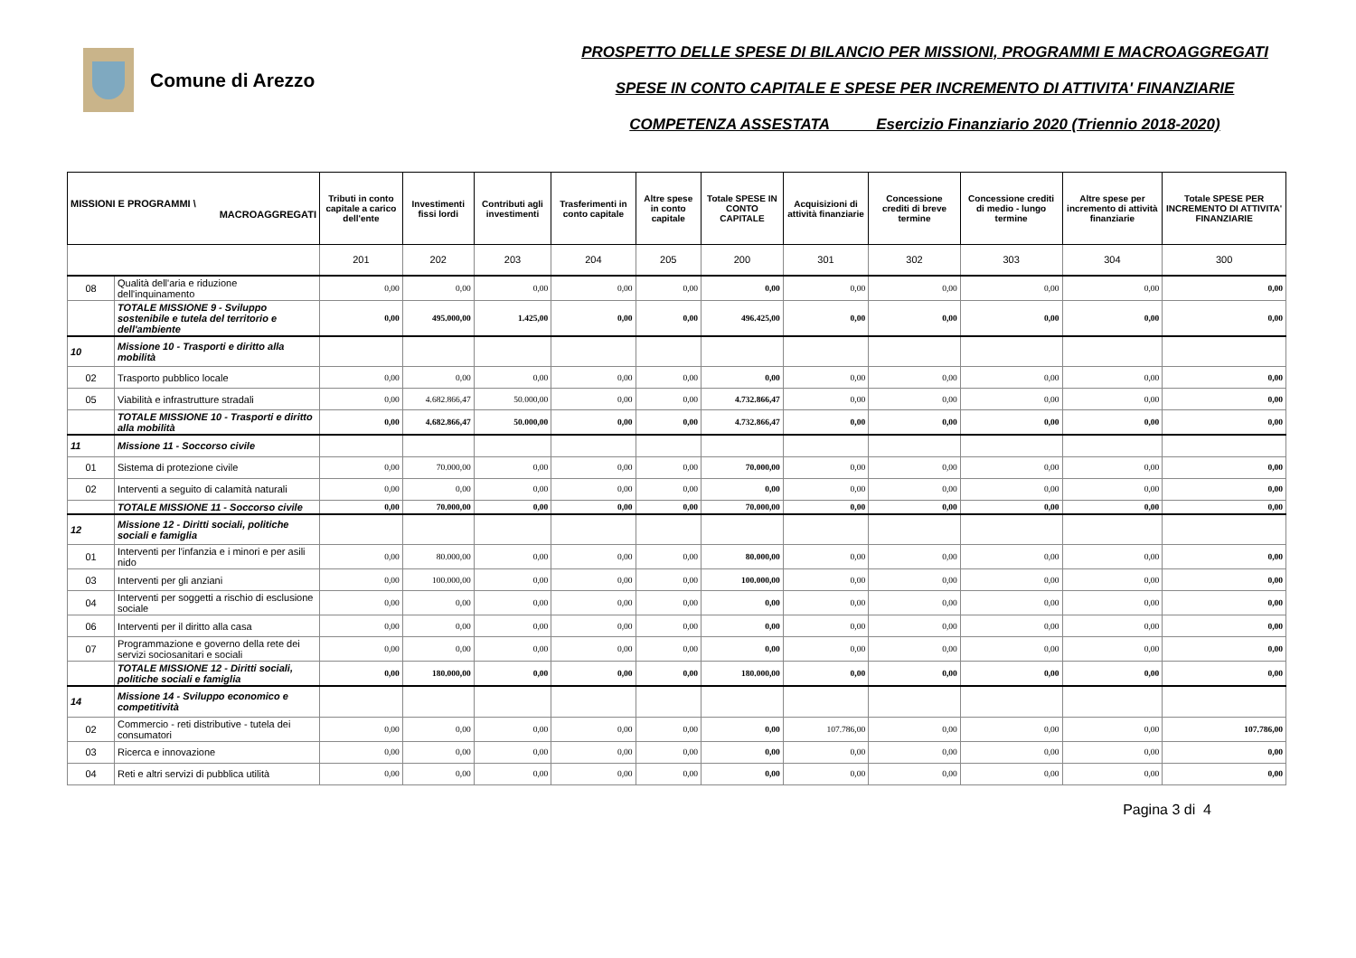Comune di Arezzo
PROSPETTO DELLE SPESE DI BILANCIO PER MISSIONI, PROGRAMMI E MACROAGGREGATI
SPESE IN CONTO CAPITALE E SPESE PER INCREMENTO DI ATTIVITA' FINANZIARIE
COMPETENZA ASSESTATA Esercizio Finanziario 2020 (Triennio 2018-2020)
| MISSIONI E PROGRAMMI \ MACROAGGREGATI | | Tributi in conto capitale a carico dell'ente | Investimenti fissi lordi | Contributi agli investimenti | Trasferimenti in conto capitale | Altre spese in conto capitale | Totale SPESE IN CONTO CAPITALE | Acquisizioni di attività finanziarie | Concessione crediti di breve termine | Concessione crediti di medio - lungo termine | Altre spese per incremento di attività finanziarie | Totale SPESE PER INCREMENTO DI ATTIVITA' FINANZIARIE |
| --- | --- | --- | --- | --- | --- | --- | --- | --- | --- | --- | --- | --- |
| | | 201 | 202 | 203 | 204 | 205 | 200 | 301 | 302 | 303 | 304 | 300 |
| 08 | Qualità dell'aria e riduzione dell'inquinamento | 0,00 | 0,00 | 0,00 | 0,00 | 0,00 | 0,00 | 0,00 | 0,00 | 0,00 | 0,00 | 0,00 |
| | TOTALE MISSIONE 9 - Sviluppo sostenibile e tutela del territorio e dell'ambiente | 0,00 | 495.000,00 | 1.425,00 | 0,00 | 0,00 | 496.425,00 | 0,00 | 0,00 | 0,00 | 0,00 | 0,00 |
| 10 | Missione 10 - Trasporti e diritto alla mobilità | | | | | | | | | | | |
| 02 | Trasporto pubblico locale | 0,00 | 0,00 | 0,00 | 0,00 | 0,00 | 0,00 | 0,00 | 0,00 | 0,00 | 0,00 | 0,00 |
| 05 | Viabilità e infrastrutture stradali | 0,00 | 4.682.866,47 | 50.000,00 | 0,00 | 0,00 | 4.732.866,47 | 0,00 | 0,00 | 0,00 | 0,00 | 0,00 |
| | TOTALE MISSIONE 10 - Trasporti e diritto alla mobilità | 0,00 | 4.682.866,47 | 50.000,00 | 0,00 | 0,00 | 4.732.866,47 | 0,00 | 0,00 | 0,00 | 0,00 | 0,00 |
| 11 | Missione 11 - Soccorso civile | | | | | | | | | | | |
| 01 | Sistema di protezione civile | 0,00 | 70.000,00 | 0,00 | 0,00 | 0,00 | 70.000,00 | 0,00 | 0,00 | 0,00 | 0,00 | 0,00 |
| 02 | Interventi a seguito di calamità naturali | 0,00 | 0,00 | 0,00 | 0,00 | 0,00 | 0,00 | 0,00 | 0,00 | 0,00 | 0,00 | 0,00 |
| | TOTALE MISSIONE 11 - Soccorso civile | 0,00 | 70.000,00 | 0,00 | 0,00 | 0,00 | 70.000,00 | 0,00 | 0,00 | 0,00 | 0,00 | 0,00 |
| 12 | Missione 12 - Diritti sociali, politiche sociali e famiglia | | | | | | | | | | | |
| 01 | Interventi per l'infanzia e i minori e per asili nido | 0,00 | 80.000,00 | 0,00 | 0,00 | 0,00 | 80.000,00 | 0,00 | 0,00 | 0,00 | 0,00 | 0,00 |
| 03 | Interventi per gli anziani | 0,00 | 100.000,00 | 0,00 | 0,00 | 0,00 | 100.000,00 | 0,00 | 0,00 | 0,00 | 0,00 | 0,00 |
| 04 | Interventi per soggetti a rischio di esclusione sociale | 0,00 | 0,00 | 0,00 | 0,00 | 0,00 | 0,00 | 0,00 | 0,00 | 0,00 | 0,00 | 0,00 |
| 06 | Interventi per il diritto alla casa | 0,00 | 0,00 | 0,00 | 0,00 | 0,00 | 0,00 | 0,00 | 0,00 | 0,00 | 0,00 | 0,00 |
| 07 | Programmazione e governo della rete dei servizi sociosanitari e sociali | 0,00 | 0,00 | 0,00 | 0,00 | 0,00 | 0,00 | 0,00 | 0,00 | 0,00 | 0,00 | 0,00 |
| | TOTALE MISSIONE 12 - Diritti sociali, politiche sociali e famiglia | 0,00 | 180.000,00 | 0,00 | 0,00 | 0,00 | 180.000,00 | 0,00 | 0,00 | 0,00 | 0,00 | 0,00 |
| 14 | Missione 14 - Sviluppo economico e competitività | | | | | | | | | | | |
| 02 | Commercio - reti distributive - tutela dei consumatori | 0,00 | 0,00 | 0,00 | 0,00 | 0,00 | 0,00 | 107.786,00 | 0,00 | 0,00 | 0,00 | 107.786,00 |
| 03 | Ricerca e innovazione | 0,00 | 0,00 | 0,00 | 0,00 | 0,00 | 0,00 | 0,00 | 0,00 | 0,00 | 0,00 | 0,00 |
| 04 | Reti e altri servizi di pubblica utilità | 0,00 | 0,00 | 0,00 | 0,00 | 0,00 | 0,00 | 0,00 | 0,00 | 0,00 | 0,00 | 0,00 |
Pagina 3 di 4